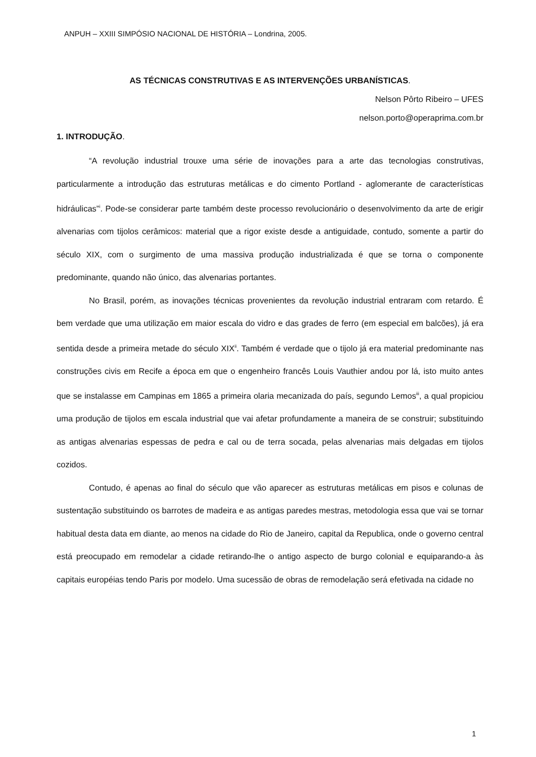ANPUH – XXIII SIMPÓSIO NACIONAL DE HISTÓRIA – Londrina, 2005.
AS TÉCNICAS CONSTRUTIVAS E AS INTERVENÇÕES URBANÍSTICAS.
Nelson Pôrto Ribeiro – UFES
nelson.porto@operaprima.com.br
1. INTRODUÇÃO.
“A revolução industrial trouxe uma série de inovações para a arte das tecnologias construtivas, particularmente a introdução das estruturas metálicas e do cimento Portland - aglomerante de características hidráulicas”<sup>i</sup>. Pode-se considerar parte também deste processo revolucionário o desenvolvimento da arte de erigir alvenarias com tijolos cerâmicos: material que a rigor existe desde a antiguidade, contudo, somente a partir do século XIX, com o surgimento de uma massiva produção industrializada é que se torna o componente predominante, quando não único, das alvenarias portantes.
No Brasil, porém, as inovações técnicas provenientes da revolução industrial entraram com retardo. É bem verdade que uma utilização em maior escala do vidro e das grades de ferro (em especial em balcões), já era sentida desde a primeira metade do século XIX<sup>ii</sup>. Também é verdade que o tijolo já era material predominante nas construções civis em Recife a época em que o engenheiro francês Louis Vauthier andou por lá, isto muito antes que se instalasse em Campinas em 1865 a primeira olaria mecanizada do país, segundo Lemos<sup>iii</sup>, a qual propiciou uma produção de tijolos em escala industrial que vai afetar profundamente a maneira de se construir; substituindo as antigas alvenarias espessas de pedra e cal ou de terra socada, pelas alvenarias mais delgadas em tijolos cozidos.
Contudo, é apenas ao final do século que vão aparecer as estruturas metálicas em pisos e colunas de sustentação substituindo os barrotes de madeira e as antigas paredes mestras, metodologia essa que vai se tornar habitual desta data em diante, ao menos na cidade do Rio de Janeiro, capital da Republica, onde o governo central está preocupado em remodelar a cidade retirando-lhe o antigo aspecto de burgo colonial e equiparando-a às capitais européias tendo Paris por modelo. Uma sucessão de obras de remodelação será efetivada na cidade no
1